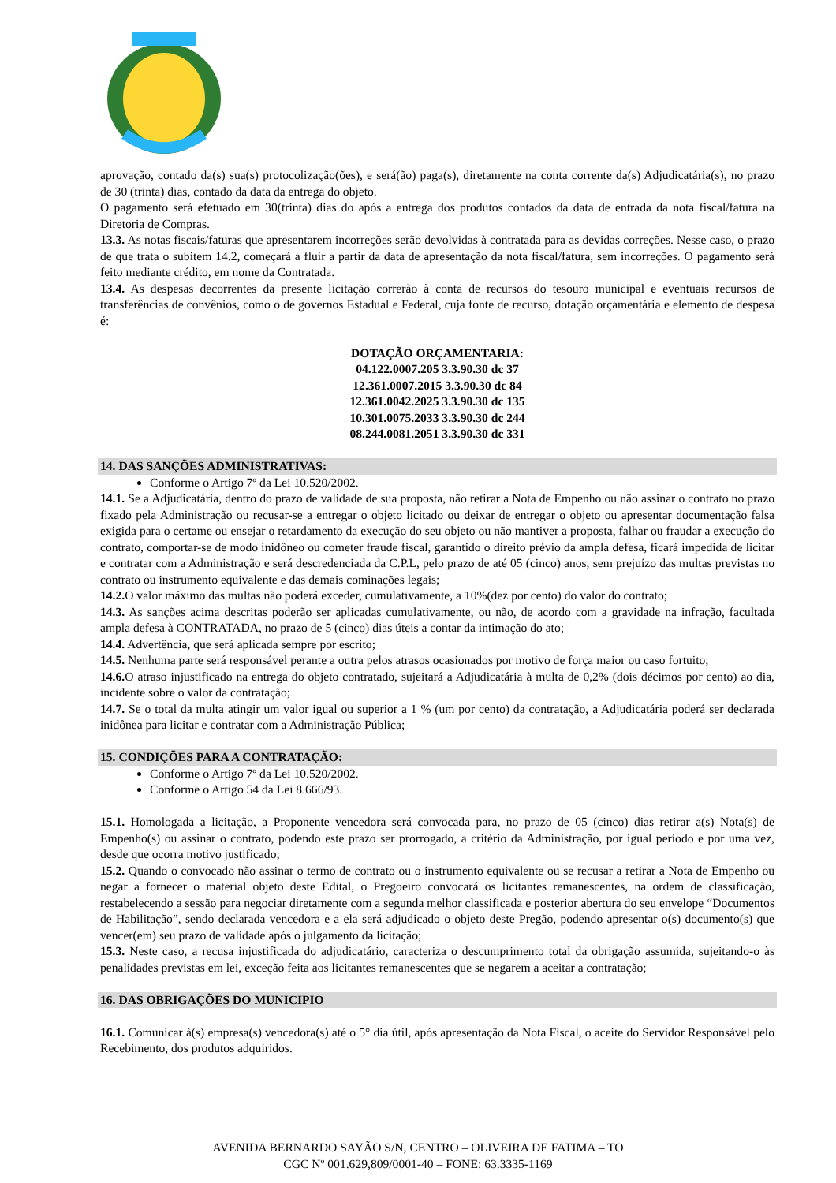aprovação, contado da(s) sua(s) protocolização(ões), e será(ão) paga(s), diretamente na conta corrente da(s) Adjudicatária(s), no prazo de 30 (trinta) dias, contado da data da entrega do objeto.
O pagamento será efetuado em 30(trinta) dias do após a entrega dos produtos contados da data de entrada da nota fiscal/fatura na Diretoria de Compras.
13.3. As notas fiscais/faturas que apresentarem incorreções serão devolvidas à contratada para as devidas correções. Nesse caso, o prazo de que trata o subitem 14.2, começará a fluir a partir da data de apresentação da nota fiscal/fatura, sem incorreções. O pagamento será feito mediante crédito, em nome da Contratada.
13.4. As despesas decorrentes da presente licitação correrão à conta de recursos do tesouro municipal e eventuais recursos de transferências de convênios, como o de governos Estadual e Federal, cuja fonte de recurso, dotação orçamentária e elemento de despesa é:
DOTAÇÃO ORÇAMENTARIA:
04.122.0007.205 3.3.90.30 dc 37
12.361.0007.2015 3.3.90.30 dc 84
12.361.0042.2025 3.3.90.30 dc 135
10.301.0075.2033 3.3.90.30 dc 244
08.244.0081.2051 3.3.90.30 dc 331
14. DAS SANÇÕES ADMINISTRATIVAS:
Conforme o Artigo 7º da Lei 10.520/2002.
14.1. Se a Adjudicatária, dentro do prazo de validade de sua proposta, não retirar a Nota de Empenho ou não assinar o contrato no prazo fixado pela Administração ou recusar-se a entregar o objeto licitado ou deixar de entregar o objeto ou apresentar documentação falsa exigida para o certame ou ensejar o retardamento da execução do seu objeto ou não mantiver a proposta, falhar ou fraudar a execução do contrato, comportar-se de modo inidôneo ou cometer fraude fiscal, garantido o direito prévio da ampla defesa, ficará impedida de licitar e contratar com a Administração e será descredenciada da C.P.L, pelo prazo de até 05 (cinco) anos, sem prejuízo das multas previstas no contrato ou instrumento equivalente e das demais cominações legais;
14.2. O valor máximo das multas não poderá exceder, cumulativamente, a 10%(dez por cento) do valor do contrato;
14.3. As sanções acima descritas poderão ser aplicadas cumulativamente, ou não, de acordo com a gravidade na infração, facultada ampla defesa à CONTRATADA, no prazo de 5 (cinco) dias úteis a contar da intimação do ato;
14.4. Advertência, que será aplicada sempre por escrito;
14.5. Nenhuma parte será responsável perante a outra pelos atrasos ocasionados por motivo de força maior ou caso fortuito;
14.6. O atraso injustificado na entrega do objeto contratado, sujeitará a Adjudicatária à multa de 0,2% (dois décimos por cento) ao dia, incidente sobre o valor da contratação;
14.7. Se o total da multa atingir um valor igual ou superior a 1 % (um por cento) da contratação, a Adjudicatária poderá ser declarada inidônea para licitar e contratar com a Administração Pública;
15. CONDIÇÕES PARA A CONTRATAÇÃO:
Conforme o Artigo 7º da Lei 10.520/2002.
Conforme o Artigo 54 da Lei 8.666/93.
15.1. Homologada a licitação, a Proponente vencedora será convocada para, no prazo de 05 (cinco) dias retirar a(s) Nota(s) de Empenho(s) ou assinar o contrato, podendo este prazo ser prorrogado, a critério da Administração, por igual período e por uma vez, desde que ocorra motivo justificado;
15.2. Quando o convocado não assinar o termo de contrato ou o instrumento equivalente ou se recusar a retirar a Nota de Empenho ou negar a fornecer o material objeto deste Edital, o Pregoeiro convocará os licitantes remanescentes, na ordem de classificação, restabelecendo a sessão para negociar diretamente com a segunda melhor classificada e posterior abertura do seu envelope “Documentos de Habilitação”, sendo declarada vencedora e a ela será adjudicado o objeto deste Pregão, podendo apresentar o(s) documento(s) que vencer(em) seu prazo de validade após o julgamento da licitação;
15.3. Neste caso, a recusa injustificada do adjudicatário, caracteriza o descumprimento total da obrigação assumida, sujeitando-o às penalidades previstas em lei, exceção feita aos licitantes remanescentes que se negarem a aceitar a contratação;
16. DAS OBRIGAÇÕES DO MUNICIPIO
16.1. Comunicar à(s) empresa(s) vencedora(s) até o 5° dia útil, após apresentação da Nota Fiscal, o aceite do Servidor Responsável pelo Recebimento, dos produtos adquiridos.
AVENIDA BERNARDO SAYÃO S/N, CENTRO – OLIVEIRA DE FATIMA – TO
CGC Nº 001.629,809/0001-40 – FONE: 63.3335-1169